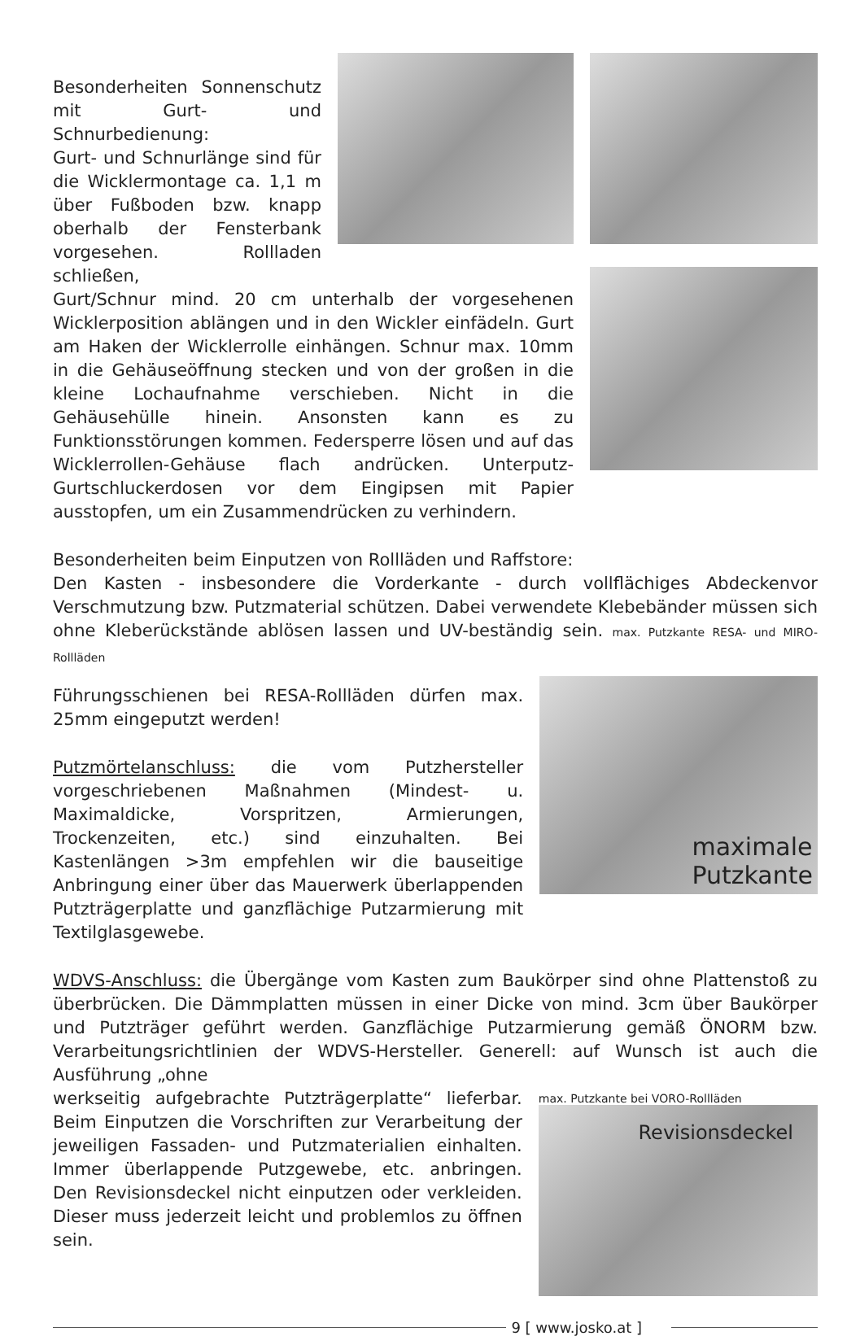Besonderheiten Sonnenschutz mit Gurt- und Schnurbedienung:
Gurt- und Schnurlänge sind für die Wicklermontage ca. 1,1 m über Fußboden bzw. knapp oberhalb der Fensterbank vorgesehen. Rollladen schließen,
Gurt/Schnur mind. 20 cm unterhalb der vorgesehenen Wicklerposition ablängen und in den Wickler einfädeln. Gurt am Haken der Wicklerrolle einhängen. Schnur max. 10mm in die Gehäuseöffnung stecken und von der großen in die kleine Lochaufnahme verschieben. Nicht in die Gehäusehülle hinein. Ansonsten kann es zu Funktionsstörungen kommen. Federsperre lösen und auf das Wicklerrollen-Gehäuse flach andrücken. Unterputz-Gurtschluckerdosen vor dem Eingipsen mit Papier ausstopfen, um ein Zusammendrücken zu verhindern.
Besonderheiten beim Einputzen von Rollläden und Raffstore:
Den Kasten - insbesondere die Vorderkante - durch vollflächiges Abdeckenvor Verschmutzung bzw. Putzmaterial schützen. Dabei verwendete Klebebänder müssen sich ohne Kleberückstände ablösen lassen und UV-beständig sein. max. Putzkante RESA- und MIRO-Rollläden
Führungsschienen bei RESA-Rollläden dürfen max. 25mm eingeputzt werden!
Putzmörtelanschluss: die vom Putzhersteller vorgeschriebenen Maßnahmen (Mindest- u. Maximaldicke, Vorspritzen, Armierungen, Trockenzeiten, etc.) sind einzuhalten. Bei Kastenlängen >3m empfehlen wir die bauseitige Anbringung einer über das Mauerwerk überlappenden Putzträgerplatte und ganzflächige Putzarmierung mit Textilglasgewebe.
maximale
Putzkante
WDVS-Anschluss: die Übergänge vom Kasten zum Baukörper sind ohne Plattenstoß zu überbrücken. Die Dämmplatten müssen in einer Dicke von mind. 3cm über Baukörper und Putzträger geführt werden. Ganzflächige Putzarmierung gemäß ÖNORM bzw. Verarbeitungsrichtlinien der WDVS-Hersteller. Generell: auf Wunsch ist auch die Ausführung „ohne
werkseitig aufgebrachte Putzträgerplatte“ lieferbar. Beim Einputzen die Vorschriften zur Verarbeitung der jeweiligen Fassaden- und Putzmaterialien einhalten. Immer überlappende Putzgewebe, etc. anbringen. Den Revisionsdeckel nicht einputzen oder verkleiden. Dieser muss jederzeit leicht und problemlos zu öffnen sein.
max. Putzkante bei VORO-Rollläden
Revisionsdeckel
9 [ www.josko.at ]